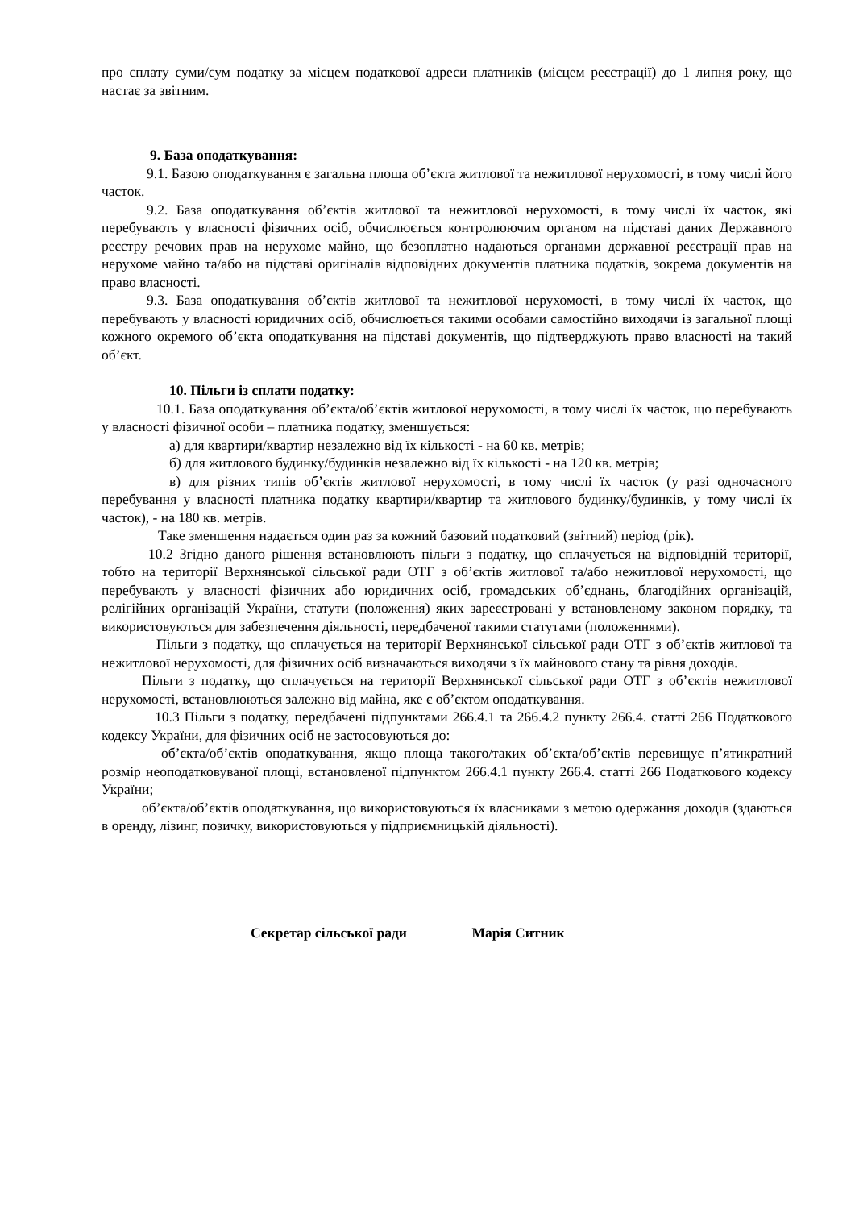про сплату суми/сум податку за місцем податкової адреси платників (місцем реєстрації) до 1 липня року, що настає за звітним.
9. База оподаткування:
9.1. Базою оподаткування є загальна площа об’єкта житлової та нежитлової нерухомості, в тому числі його часток.
9.2. База оподаткування об’єктів житлової та нежитлової нерухомості, в тому числі їх часток, які перебувають у власності фізичних осіб, обчислюється контролюючим органом на підставі даних Державного реєстру речових прав на нерухоме майно, що безоплатно надаються органами державної реєстрації прав на нерухоме майно та/або на підставі оригіналів відповідних документів платника податків, зокрема документів на право власності.
9.3. База оподаткування об’єктів житлової та нежитлової нерухомості, в тому числі їх часток, що перебувають у власності юридичних осіб, обчислюється такими особами самостійно виходячи із загальної площі кожного окремого об’єкта оподаткування на підставі документів, що підтверджують право власності на такий об’єкт.
10. Пільги із сплати податку:
10.1. База оподаткування об’єкта/об’єктів житлової нерухомості, в тому числі їх часток, що перебувають у власності фізичної особи – платника податку, зменшується:
а) для квартири/квартир незалежно від їх кількості - на 60 кв. метрів;
б) для житлового будинку/будинків незалежно від їх кількості - на 120 кв. метрів;
в) для різних типів об’єктів житлової нерухомості, в тому числі їх часток (у разі одночасного перебування у власності платника податку квартири/квартир та житлового будинку/будинків, у тому числі їх часток), - на 180 кв. метрів.
Таке зменшення надається один раз за кожний базовий податковий (звітний) період (рік).
10.2 Згідно даного рішення встановлюють пільги з податку, що сплачується на відповідній території, тобто на території Верхнянської сільської ради ОТГ з об’єктів житлової та/або нежитлової нерухомості, що перебувають у власності фізичних або юридичних осіб, громадських об’єднань, благодійних організацій, релігійних організацій України, статути (положення) яких зареєстровані у встановленому законом порядку, та використовуються для забезпечення діяльності, передбаченої такими статутами (положеннями).
Пільги з податку, що сплачується на території Верхнянської сільської ради ОТГ з об’єктів житлової та нежитлової нерухомості, для фізичних осіб визначаються виходячи з їх майнового стану та рівня доходів.
Пільги з податку, що сплачується на території Верхнянської сільської ради ОТГ з об’єктів нежитлової нерухомості, встановлюються залежно від майна, яке є об’єктом оподаткування.
10.3 Пільги з податку, передбачені підпунктами 266.4.1 та 266.4.2 пункту 266.4. статті 266 Податкового кодексу України, для фізичних осіб не застосовуються до:
об’єкта/об’єктів оподаткування, якщо площа такого/таких об’єкта/об’єктів перевищує п’ятикратний розмір неоподатковуваної площі, встановленої підпунктом 266.4.1 пункту 266.4. статті 266 Податкового кодексу України;
об’єкта/об’єктів оподаткування, що використовуються їх власниками з метою одержання доходів (здаються в оренду, лізинг, позичку, використовуються у підприємницькій діяльності).
Секретар сільської ради Марія Ситник